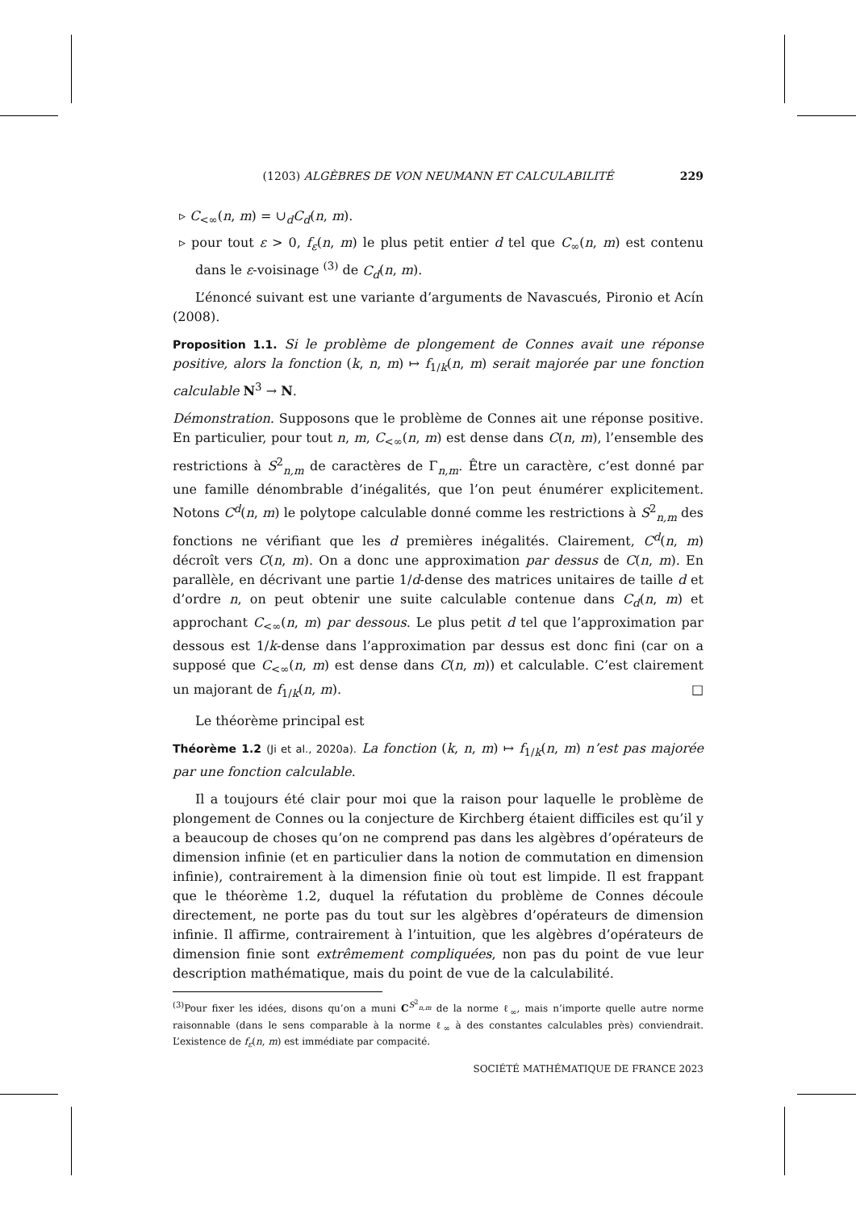(1203) ALGÈBRES DE VON NEUMANN ET CALCULABILITÉ 229
▹ C<sub><∞</sub>(n, m) = ∪<sub>d</sub>C<sub>d</sub>(n, m).
▹ pour tout ε > 0, f<sub>ε</sub>(n, m) le plus petit entier d tel que C<sub>∞</sub>(n, m) est contenu dans le ε-voisinage <sup>(3)</sup> de C<sub>d</sub>(n, m).
L’énoncé suivant est une variante d’arguments de Navascués, Pironio et Acín (2008).
Proposition 1.1. Si le problème de plongement de Connes avait une réponse positive, alors la fonction (k, n, m) ↦ f<sub>1/k</sub>(n, m) serait majorée par une fonction calculable N<sup>3</sup> → N.
Démonstration. Supposons que le problème de Connes ait une réponse positive. En particulier, pour tout n, m, C<sub><∞</sub>(n, m) est dense dans C(n, m), l’ensemble des restrictions à S<sup>2</sup><sub>n,m</sub> de caractères de Γ<sub>n,m</sub>. Être un caractère, c’est donné par une famille dénombrable d’inégalités, que l’on peut énumérer explicitement. Notons C<sup>d</sup>(n, m) le polytope calculable donné comme les restrictions à S<sup>2</sup><sub>n,m</sub> des fonctions ne vérifiant que les d premières inégalités. Clairement, C<sup>d</sup>(n, m) décroît vers C(n, m). On a donc une approximation par dessus de C(n, m). En parallèle, en décrivant une partie 1/d-dense des matrices unitaires de taille d et d’ordre n, on peut obtenir une suite calculable contenue dans C<sub>d</sub>(n, m) et approchant C<sub><∞</sub>(n, m) par dessous. Le plus petit d tel que l’approximation par dessous est 1/k-dense dans l’approximation par dessus est donc fini (car on a supposé que C<sub><∞</sub>(n, m) est dense dans C(n, m)) et calculable. C’est clairement un majorant de f<sub>1/k</sub>(n, m). □
Le théorème principal est
Théorème 1.2 (Ji et al., 2020a). La fonction (k, n, m) ↦ f<sub>1/k</sub>(n, m) n’est pas majorée par une fonction calculable.
Il a toujours été clair pour moi que la raison pour laquelle le problème de plongement de Connes ou la conjecture de Kirchberg étaient difficiles est qu’il y a beaucoup de choses qu’on ne comprend pas dans les algèbres d’opérateurs de dimension infinie (et en particulier dans la notion de commutation en dimension infinie), contrairement à la dimension finie où tout est limpide. Il est frappant que le théorème 1.2, duquel la réfutation du problème de Connes découle directement, ne porte pas du tout sur les algèbres d’opérateurs de dimension infinie. Il affirme, contrairement à l’intuition, que les algèbres d’opérateurs de dimension finie sont extrêmement compliquées, non pas du point de vue leur description mathématique, mais du point de vue de la calculabilité.
<sup>(3)</sup> Pour fixer les idées, disons qu’on a muni C<sup>S<sup>2</sup><sub>n,m</sub></sup> de la norme ℓ<sub>∞</sub>, mais n’importe quelle autre norme raisonnable (dans le sens comparable à la norme ℓ<sub>∞</sub> à des constantes calculables près) conviendrait. L’existence de f<sub>ε</sub>(n, m) est immédiate par compacité.
SOCIÉTÉ MATHÉMATIQUE DE FRANCE 2023